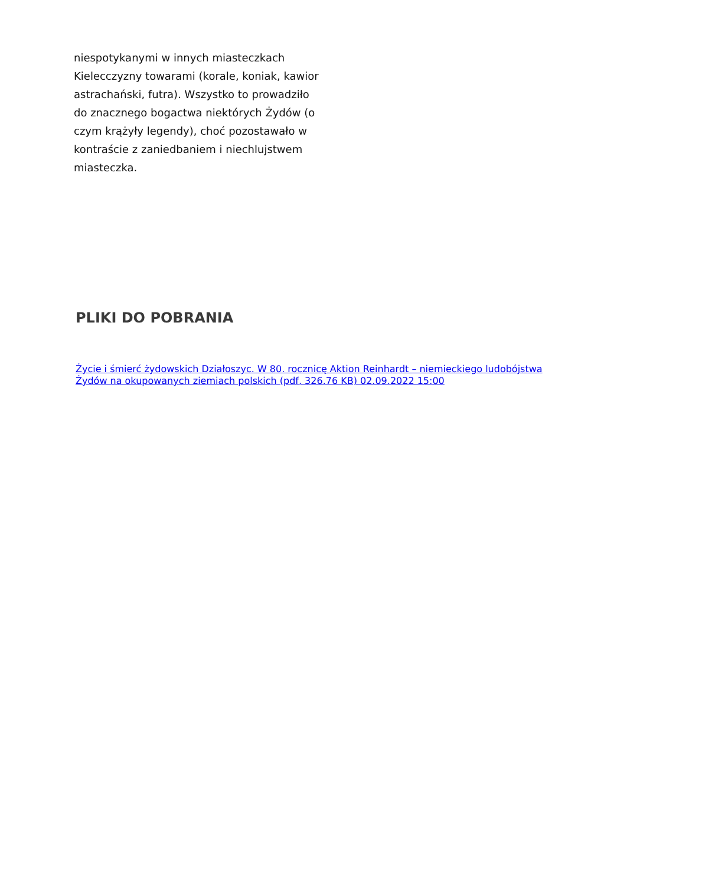niespotykanymi w innych miasteczkach Kielecczyzny towarami (korale, koniak, kawior astrachański, futra). Wszystko to prowadziło do znacznego bogactwa niektórych Żydów (o czym krążyły legendy), choć pozostawało w kontraście z zaniedbaniem i niechlujstwem miasteczka.
PLIKI DO POBRANIA
Życie i śmierć żydowskich Działoszyc. W 80. rocznicę Aktion Reinhardt – niemieckiego ludobójstwa Żydów na okupowanych ziemiach polskich (pdf, 326.76 KB) 02.09.2022 15:00